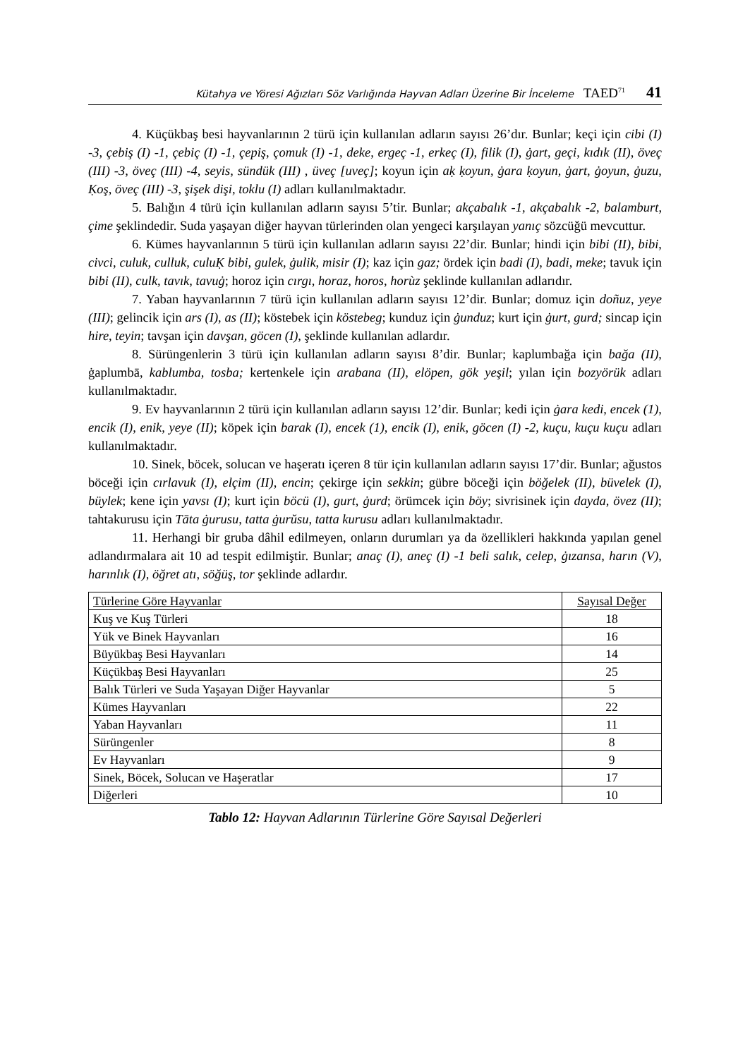Kütahya ve Yöresi Ağızları Söz Varlığında Hayvan Adları Üzerine Bir İnceleme TAED<sup>71</sup> 41
4. Küçükbaş besi hayvanlarının 2 türü için kullanılan adların sayısı 26’dır. Bunlar; keçi için cibi (I) -3, çebiş (I) -1, çebiç (I) -1, çepiş, çomuk (I) -1, deke, ergeç -1, erkeç (I), filik (I), ġart, geçi, kıdık (II), öveç (III) -3, öveç (III) -4, seyis, sündük (III) , üveç [uveç]; koyun için aḳ ḳoyun, ġara ḳoyun, ġart, ġoyun, ġuzu, Ḳoş, öveç (III) -3, şişek dişi, toklu (I) adları kullanılmaktadır.
5. Balığın 4 türü için kullanılan adların sayısı 5’tir. Bunlar; akçabalık -1, akçabalık -2, balamburt, çime şeklindedir. Suda yaşayan diğer hayvan türlerinden olan yengeci karşılayan yanıç sözcüğü mevcuttur.
6. Kümes hayvanlarının 5 türü için kullanılan adların sayısı 22’dir. Bunlar; hindi için bibi (II), bibi, civci, culuk, culluk, culuḲ bibi, gulek, ġulik, misir (I); kaz için gaz; ördek için badi (I), badi, meke; tavuk için bibi (II), culk, tavık, tavuġ; horoz için cırgı, horaz, horos, horùz şeklinde kullanılan adlarıdır.
7. Yaban hayvanlarının 7 türü için kullanılan adların sayısı 12’dir. Bunlar; domuz için doñuz, yeye (III); gelincik için ars (I), as (II); köstebek için köstebeg; kunduz için ġunduz; kurt için ġurt, gurd; sincap için hire, teyin; tavşan için davşan, göcen (I), şeklinde kullanılan adlardır.
8. Sürüngenlerin 3 türü için kullanılan adların sayısı 8’dir. Bunlar; kaplumbağa için bağa (II), ġaplumbā, kablumba, tosba; kertenkele için arabana (II), elöpen, gök yeşil; yılan için bozyörük adları kullanılmaktadır.
9. Ev hayvanlarının 2 türü için kullanılan adların sayısı 12’dir. Bunlar; kedi için ġara kedi, encek (1), encik (I), enik, yeye (II); köpek için barak (I), encek (1), encik (I), enik, göcen (I) -2, kuçu, kuçu kuçu adları kullanılmaktadır.
10. Sinek, böcek, solucan ve haşeratı içeren 8 tür için kullanılan adların sayısı 17’dir. Bunlar; ağustos böceği için cırlavuk (I), elçim (II), encin; çekirge için sekkin; gübre böceği için böğelek (II), büvelek (I), büylek; kene için yavsı (I); kurt için böcü (I), gurt, ġurd; örümcek için böy; sivrisinek için dayda, övez (II); tahtakurusu için Tāta ġurusu, tatta ġurŭsu, tatta kurusu adları kullanılmaktadır.
11. Herhangi bir gruba dâhil edilmeyen, onların durumları ya da özellikleri hakkında yapılan genel adlandırmalara ait 10 ad tespit edilmiştir. Bunlar; anaç (I), aneç (I) -1 beli salık, celep, ġızansa, harın (V), harınlık (I), öğret atı, söğüş, tor şeklinde adlardır.
| Türlerine Göre Hayvanlar | Sayısal Değer |
| --- | --- |
| Kuş ve Kuş Türleri | 18 |
| Yük ve Binek Hayvanları | 16 |
| Büyükbaş Besi Hayvanları | 14 |
| Küçükbaş Besi Hayvanları | 25 |
| Balık Türleri ve Suda Yaşayan Diğer Hayvanlar | 5 |
| Kümes Hayvanları | 22 |
| Yaban Hayvanları | 11 |
| Sürüngenler | 8 |
| Ev Hayvanları | 9 |
| Sinek, Böcek, Solucan ve Haşeratlar | 17 |
| Diğerleri | 10 |
Tablo 12: Hayvan Adlarının Türlerine Göre Sayısal Değerleri